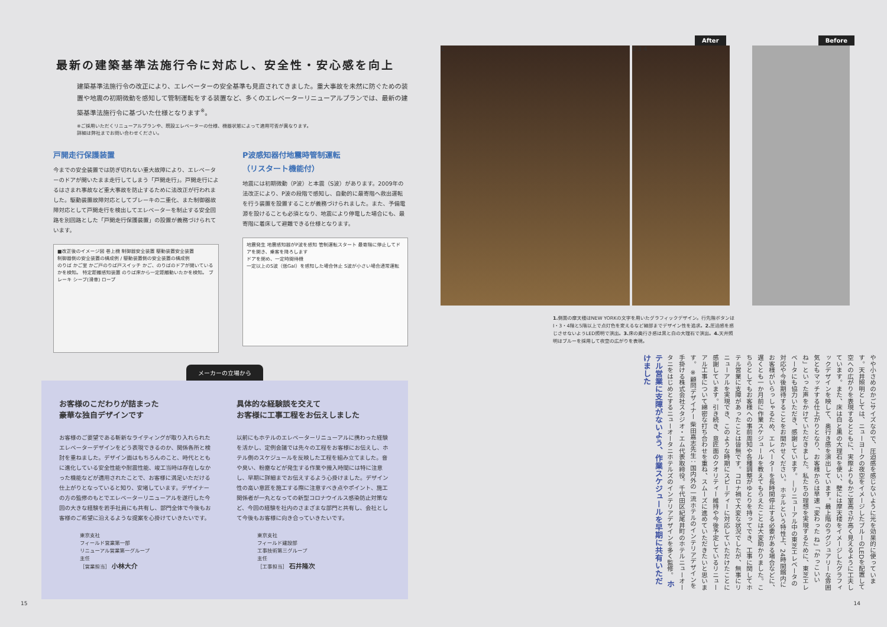最新の建築基準法施行令に対応し、安全性・安心感を向上
建築基準法施行令の改正により、エレベーターの安全基準も見直されてきました。重大事故を未然に防ぐための装置や地震の初期微動を感知して管制運転をする装置など、多くのエレベーターリニューアルプランでは、最新の建築基準法施行令に基づいた仕様となります<sup>※</sup>。
※ご採用いただくリニューアルプランや、既設エレベーターの仕様、機器状態によって適用可否が異なります。
詳細は弊社までお問い合わせください。
戸開走行保護装置
今までの安全装置では防ぎ切れない重大故障により、エレベーターのドアが開いたまま走行してしまう「戸開走行」。戸開走行によるはさまれ事故など重大事故を防止するために法改正が行われました。駆動装置故障対応としてブレーキの二重化、また制御器故障対応として戸開走行を検出してエレベーターを制止する安全回路を別回路とした「戸開走行保護装置」の設置が義務づけられています。
■改正後のイメージ図 巻上機 制御器安全装置 駆動装置安全装置
制御器側の安全装置の構成例 / 駆動装置側の安全装置の構成例
のりば かご室 かご戸のりば戸スイッチ かご、のりばのドアが開いているかを検知。 特定距離感知装置 のりば床から一定距離動いたかを検知。 ブレーキ シーブ(滑車) ロープ
P波感知器付地震時管制運転
（リスタート機能付）
地震には初期微動（P波）と本震（S波）があります。2009年の法改正により、P波の段階で感知し、自動的に最寄階へ救出運転を行う装置を設置することが義務づけられました。また、予備電源を設けることも必須となり、地震により停電した場合にも、最寄階に着床して避難できる仕様となります。
地震発生 地震感知器がP波を感知 管制運転スタート 最寄階に停止してドアを開き、乗客を降ろします
ドアを閉め、一定時間待機
一定以上のS波（低Gal）を感知した場合休止 S波が小さい場合通常運転
メーカーの立場から
お客様のこだわりが詰まった
豪華な独自デザインです
お客様のご要望である斬新なライティングが取り入れられたエレベーターデザインをどう表現できるのか、関係各所と検討を重ねました。デザイン面はもちろんのこと、時代とともに進化している安全性能や耐震性能、竣工当時は存在しなかった機能などが適用されたことで、お客様に満足いただける仕上がりとなっていると知り、安堵しています。デザイナーの方の監修のもとでエレベーターリニューアルを遂行した今回の大きな経験を若手社員にも共有し、部門全体で今後もお客様のご希望に沿えるような提案を心掛けていきたいです。
東京支社
フィールド営業第一部
リニューアル営業第一グループ
主任
［営業担当］ 小林大介
具体的な経験談を交えて
お客様に工事工程をお伝えしました
以前にもホテルのエレベーターリニューアルに携わった経験を活かし、定例会議では先々の工程をお客様にお伝えし、ホテル側のスケジュールを反映した工程を組み立てました。音や臭い、粉塵などが発生する作業や搬入時間には特に注意し、早期に詳細までお伝えするよう心掛けました。デザイン性の高い意匠を施工する際に注意すべき点やポイント、施工関係者が一丸となっての新型コロナウイルス感染防止対策など、今回の経験を社内のさまざまな部門と共有し、会社として今後もお客様に向き合っていきたいです。
東京支社
フィールド建設部
工事技術第三グループ
主任
［工事担当］ 石井隆次
After Before
1 2 3 4
1. 側面の摩天楼はNEW YORKの文字を用いたグラフィックデザイン。行先階ボタンはI・3・4階と5階以上で点灯色を変えるなど細部までデザイン性を追求。2. 圧迫感を感じさせないようLED照明で演出。3. 床の奥行き感は黒と白の大理石で演出。4. 天井照明はブルーを採用して夜空の広がりを表現。
やや小さめのかごサイズなので、圧迫感を感じないように光を効果的に使っています。天井照明としては、ニューヨークの夜空をイメージしたブルーのLEDを配置して空への広がりを表現するとともに、実際よりもかご室高さが高く見えるように工夫しています。また、床は白と黒の大理石を使い、壁には摩天楼をイメージしたグラフィックデザインを映して、奥行き感を演出しています。最上階のラグジュアリーな雰囲気ともマッチする仕上がりとなり、お客様からは早速「変わった ね」「かっこいいね」といった声をかけていただきました。私たちの理想を実現するために、東芝エレベータにも協力いただき、感謝しています。 ―リニューアル中の東芝エレベータの対応や今後期待することをお聞かせください。 ホテルという特性上、24時間館内にお客様がいらっしゃるため、エレベーターを長時間停止する必要がある場合などに、遅くとも一か月前に作業スケジュールを教えてもらえたことは大変助かりました。こちらとしてもお客様への事前周知や各種調整がゆとりを持ってでき、工事に関してホテル営業に支障があったことは皆無です。コロナ禍で大変な状況でしたが、無事にリニューアルを実現でき、このような時期にスピーディーに対応していただけたことに感謝しています。引き続き、意匠面のクオリティー維持や今後予定しているリニューアル工事について綿密な打ち合わせを重ね、スムーズに進めていただきたいと思います。 ※顧問デザイナー 柴田嘉志先生：国内外の一流ホテルのインテリアデザインを手掛ける株式会社スタジオ・エム代表取締役。千代田区紀尾井町のホテルニューオータニをはじめとするニューオータニホテルズのインテリアデザインを多く監修。 ホテル営業に支障がないよう、作業スケジュールを早期に共有いただけました
15 14